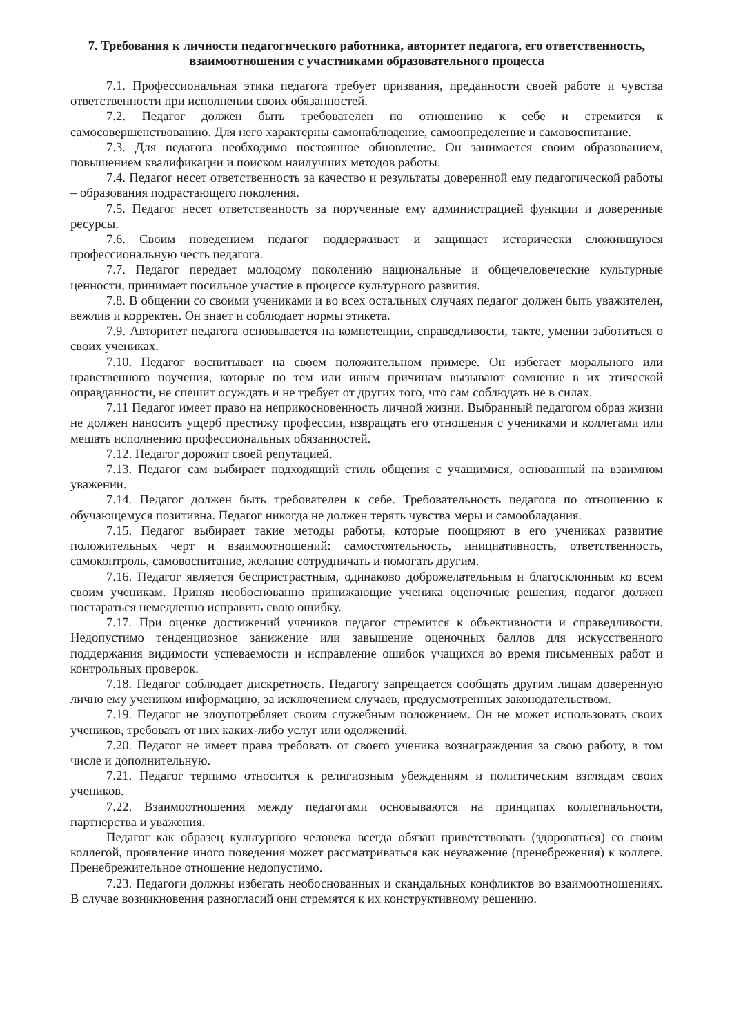7. Требования к личности педагогического работника, авторитет педагога, его ответственность, взаимоотношения с участниками образовательного процесса
7.1. Профессиональная этика педагога требует призвания, преданности своей работе и чувства ответственности при исполнении своих обязанностей.
7.2. Педагог должен быть требователен по отношению к себе и стремится к самосовершенствованию. Для него характерны самонаблюдение, самоопределение и самовоспитание.
7.3. Для педагога необходимо постоянное обновление. Он занимается своим образованием, повышением квалификации и поиском наилучших методов работы.
7.4. Педагог несет ответственность за качество и результаты доверенной ему педагогической работы – образования подрастающего поколения.
7.5. Педагог несет ответственность за порученные ему администрацией функции и доверенные ресурсы.
7.6. Своим поведением педагог поддерживает и защищает исторически сложившуюся профессиональную честь педагога.
7.7. Педагог передает молодому поколению национальные и общечеловеческие культурные ценности, принимает посильное участие в процессе культурного развития.
7.8. В общении со своими учениками и во всех остальных случаях педагог должен быть уважителен, вежлив и корректен. Он знает и соблюдает нормы этикета.
7.9. Авторитет педагога основывается на компетенции, справедливости, такте, умении заботиться о своих учениках.
7.10. Педагог воспитывает на своем положительном примере. Он избегает морального или нравственного поучения, которые по тем или иным причинам вызывают сомнение в их этической оправданности, не спешит осуждать и не требует от других того, что сам соблюдать не в силах.
7.11 Педагог имеет право на неприкосновенность личной жизни. Выбранный педагогом образ жизни не должен наносить ущерб престижу профессии, извращать его отношения с учениками и коллегами или мешать исполнению профессиональных обязанностей.
7.12. Педагог дорожит своей репутацией.
7.13. Педагог сам выбирает подходящий стиль общения с учащимися, основанный на взаимном уважении.
7.14. Педагог должен быть требователен к себе. Требовательность педагога по отношению к обучающемуся позитивна. Педагог никогда не должен терять чувства меры и самообладания.
7.15. Педагог выбирает такие методы работы, которые поощряют в его учениках развитие положительных черт и взаимоотношений: самостоятельность, инициативность, ответственность, самоконтроль, самовоспитание, желание сотрудничать и помогать другим.
7.16. Педагог является беспристрастным, одинаково доброжелательным и благосклонным ко всем своим ученикам. Приняв необоснованно принижающие ученика оценочные решения, педагог должен постараться немедленно исправить свою ошибку.
7.17. При оценке достижений учеников педагог стремится к объективности и справедливости. Недопустимо тенденциозное занижение или завышение оценочных баллов для искусственного поддержания видимости успеваемости и исправление ошибок учащихся во время письменных работ и контрольных проверок.
7.18. Педагог соблюдает дискретность. Педагогу запрещается сообщать другим лицам доверенную лично ему учеником информацию, за исключением случаев, предусмотренных законодательством.
7.19. Педагог не злоупотребляет своим служебным положением. Он не может использовать своих учеников, требовать от них каких-либо услуг или одолжений.
7.20. Педагог не имеет права требовать от своего ученика вознаграждения за свою работу, в том числе и дополнительную.
7.21. Педагог терпимо относится к религиозным убеждениям и политическим взглядам своих учеников.
7.22. Взаимоотношения между педагогами основываются на принципах коллегиальности, партнерства и уважения.
Педагог как образец культурного человека всегда обязан приветствовать (здороваться) со своим коллегой, проявление иного поведения может рассматриваться как неуважение (пренебрежения) к коллеге. Пренебрежительное отношение недопустимо.
7.23. Педагоги должны избегать необоснованных и скандальных конфликтов во взаимоотношениях. В случае возникновения разногласий они стремятся к их конструктивному решению.